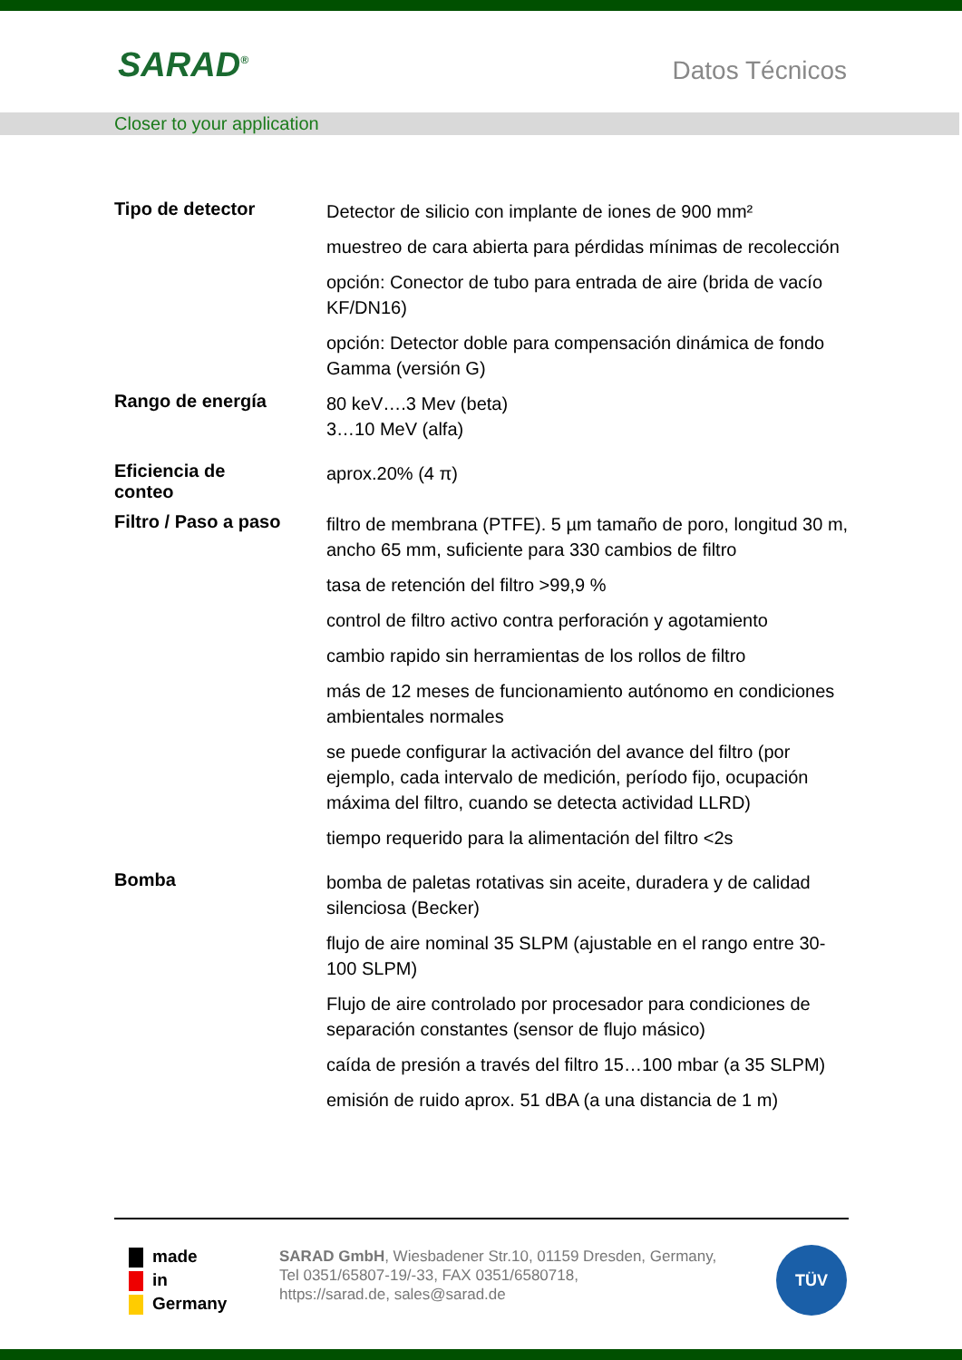SARAD<sup>®</sup> Datos Técnicos
Closer to your application
| Tipo de detector | Detector de silicio con implante de iones de 900 mm² muestreo de cara abierta para pérdidas mínimas de recolección opción: Conector de tubo para entrada de aire (brida de vacío KF/DN16) opción: Detector doble para compensación dinámica de fondo Gamma (versión G) |
| Rango de energía | 80 keV….3 Mev (beta) 3…10 MeV (alfa) |
| Eficiencia de conteo | aprox.20% (4 π) |
| Filtro / Paso a paso | filtro de membrana (PTFE). 5 µm tamaño de poro, longitud 30 m, ancho 65 mm, suficiente para 330 cambios de filtro tasa de retención del filtro >99,9 % control de filtro activo contra perforación y agotamiento cambio rapido sin herramientas de los rollos de filtro más de 12 meses de funcionamiento autónomo en condiciones ambientales normales se puede configurar la activación del avance del filtro (por ejemplo, cada intervalo de medición, período fijo, ocupación máxima del filtro, cuando se detecta actividad LLRD) tiempo requerido para la alimentación del filtro <2s |
| Bomba | bomba de paletas rotativas sin aceite, duradera y de calidad silenciosa (Becker) flujo de aire nominal 35 SLPM (ajustable en el rango entre 30-100 SLPM) Flujo de aire controlado por procesador para condiciones de separación constantes (sensor de flujo másico) caída de presión a través del filtro 15…100 mbar (a 35 SLPM) emisión de ruido aprox. 51 dBA (a una distancia de 1 m) |
made
in
Germany
SARAD GmbH, Wiesbadener Str.10, 01159 Dresden, Germany,
Tel 0351/65807-19/-33, FAX 0351/6580718,
https://sarad.de, sales@sarad.de
TÜV